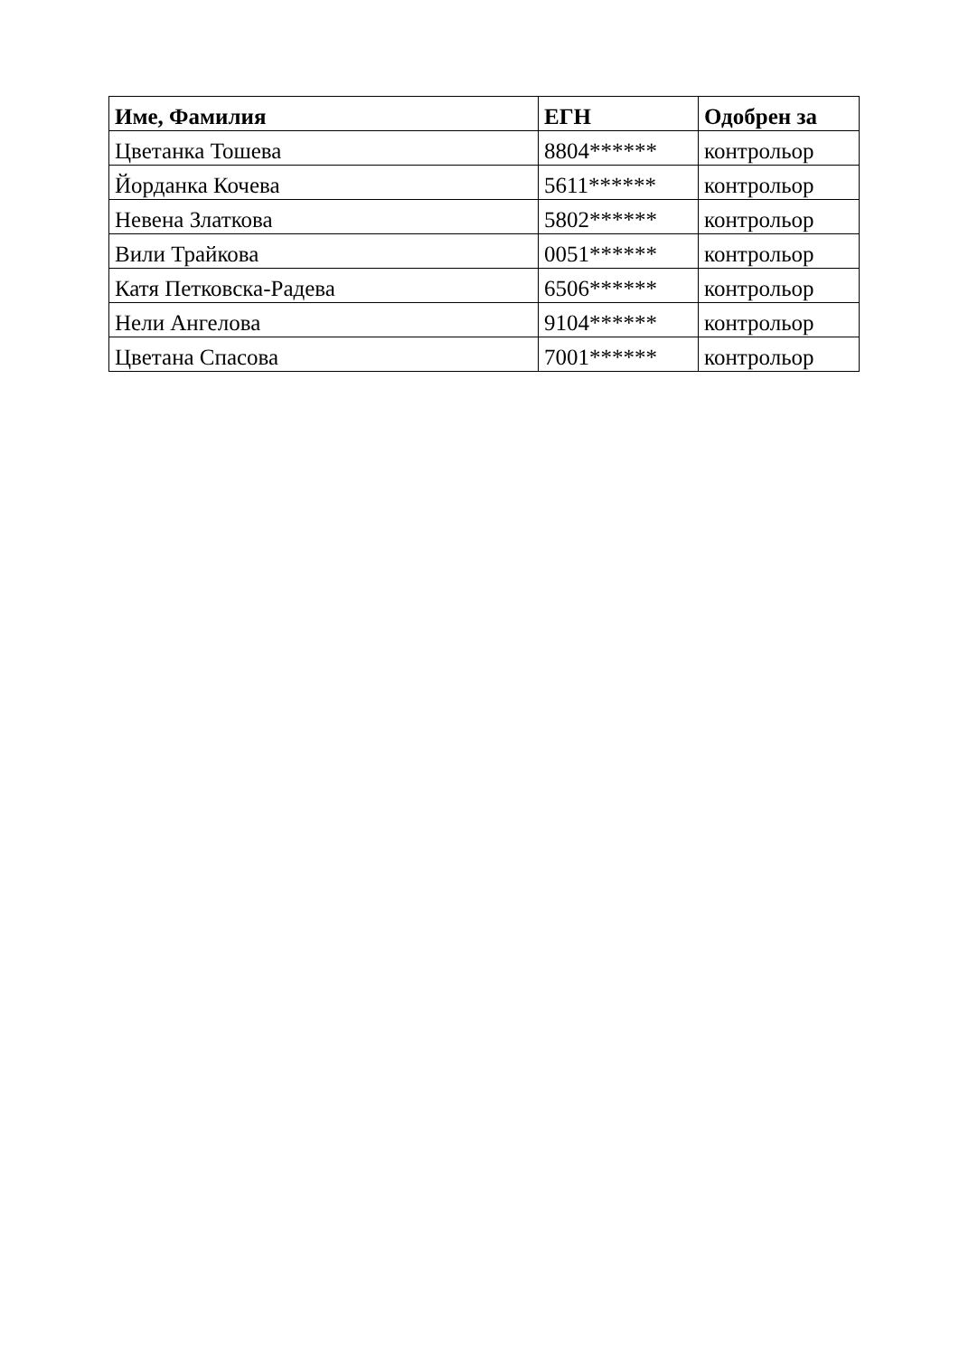| Име, Фамилия | ЕГН | Одобрен за |
| --- | --- | --- |
| Цветанка Тошева | 8804****** | контрольор |
| Йорданка Кочева | 5611****** | контрольор |
| Невена Златкова | 5802****** | контрольор |
| Вили Трайкова | 0051****** | контрольор |
| Катя Петковска-Радева | 6506****** | контрольор |
| Нели Ангелова | 9104****** | контрольор |
| Цветана Спасова | 7001****** | контрольор |